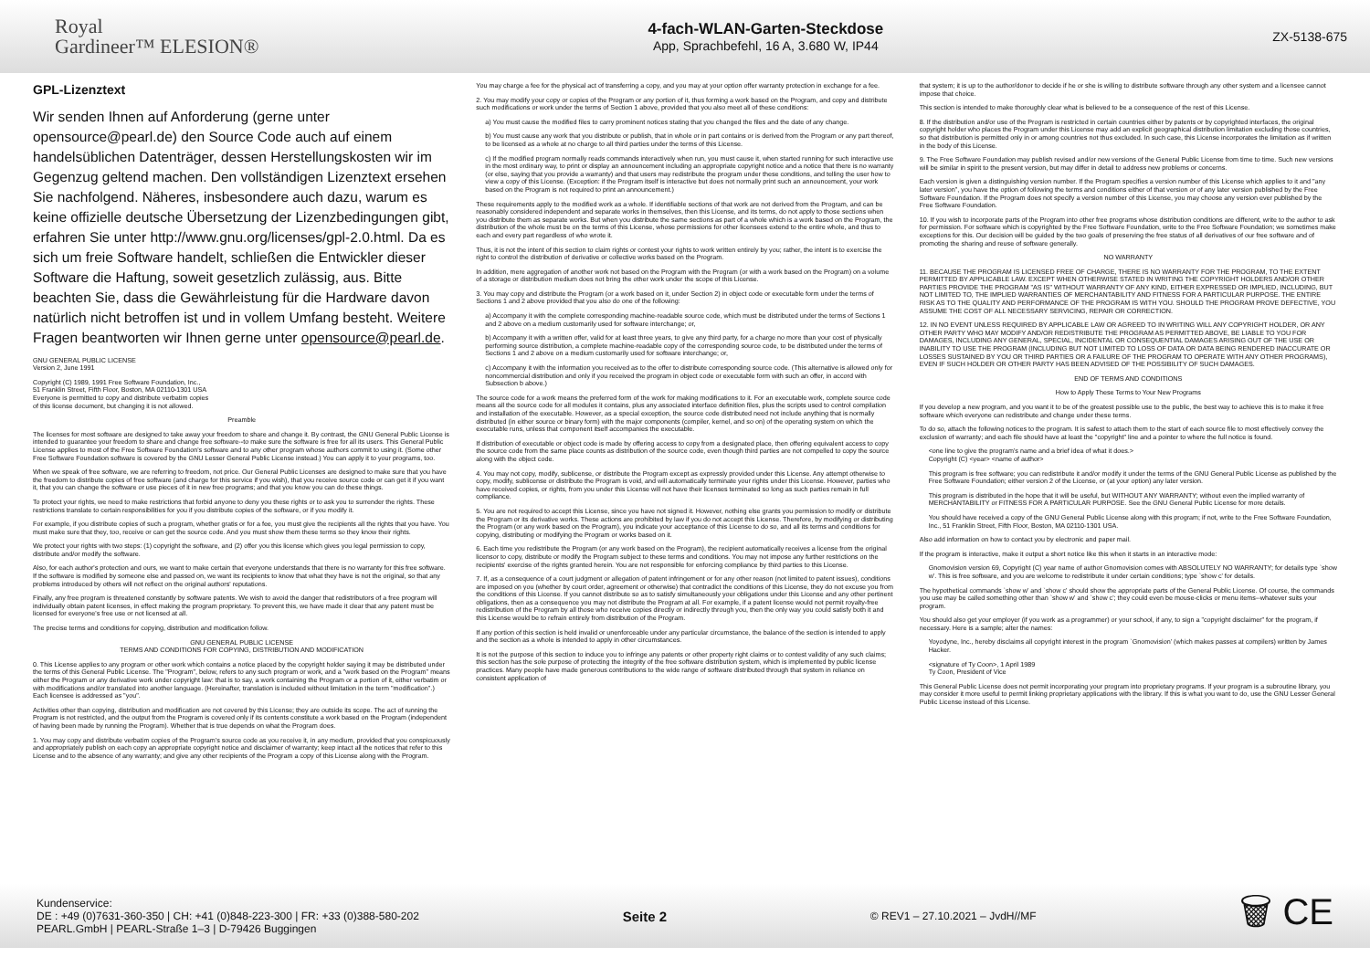Royal
Gardineer™ ELESION®
4-fach-WLAN-Garten-Steckdose
App, Sprachbefehl, 16 A, 3.680 W, IP44
ZX-5138-675
GPL-Lizenztext
Wir senden Ihnen auf Anforderung (gerne unter opensource@pearl.de) den Source Code auch auf einem handelsüblichen Datenträger, dessen Herstellungskosten wir im Gegenzug geltend machen. Den vollständigen Lizenztext ersehen Sie nachfolgend. Näheres, insbesondere auch dazu, warum es keine offizielle deutsche Übersetzung der Lizenzbedingungen gibt, erfahren Sie unter http://www.gnu.org/licenses/gpl-2.0.html. Da es sich um freie Software handelt, schließen die Entwickler dieser Software die Haftung, soweit gesetzlich zulässig, aus. Bitte beachten Sie, dass die Gewährleistung für die Hardware davon natürlich nicht betroffen ist und in vollem Umfang besteht. Weitere Fragen beantworten wir Ihnen gerne unter opensource@pearl.de.
GNU GENERAL PUBLIC LICENSE
Version 2, June 1991
Copyright (C) 1989, 1991 Free Software Foundation, Inc.,
51 Franklin Street, Fifth Floor, Boston, MA 02110-1301 USA
Everyone is permitted to copy and distribute verbatim copies
of this license document, but changing it is not allowed.
Preamble
The licenses for most software are designed to take away your freedom to share and change it. By contrast, the GNU General Public License is intended to guarantee your freedom to share and change free software--to make sure the software is free for all its users. This General Public License applies to most of the Free Software Foundation's software and to any other program whose authors commit to using it. (Some other Free Software Foundation software is covered by the GNU Lesser General Public License instead.) You can apply it to your programs, too.
When we speak of free software, we are referring to freedom, not price. Our General Public Licenses are designed to make sure that you have the freedom to distribute copies of free software (and charge for this service if you wish), that you receive source code or can get it if you want it, that you can change the software or use pieces of it in new free programs; and that you know you can do these things.
To protect your rights, we need to make restrictions that forbid anyone to deny you these rights or to ask you to surrender the rights. These restrictions translate to certain responsibilities for you if you distribute copies of the software, or if you modify it.
For example, if you distribute copies of such a program, whether gratis or for a fee, you must give the recipients all the rights that you have. You must make sure that they, too, receive or can get the source code. And you must show them these terms so they know their rights.
We protect your rights with two steps: (1) copyright the software, and (2) offer you this license which gives you legal permission to copy, distribute and/or modify the software.
Also, for each author's protection and ours, we want to make certain that everyone understands that there is no warranty for this free software. If the software is modified by someone else and passed on, we want its recipients to know that what they have is not the original, so that any problems introduced by others will not reflect on the original authors' reputations.
Finally, any free program is threatened constantly by software patents. We wish to avoid the danger that redistributors of a free program will individually obtain patent licenses, in effect making the program proprietary. To prevent this, we have made it clear that any patent must be licensed for everyone's free use or not licensed at all.
The precise terms and conditions for copying, distribution and modification follow.
GNU GENERAL PUBLIC LICENSE
TERMS AND CONDITIONS FOR COPYING, DISTRIBUTION AND MODIFICATION
0. This License applies to any program or other work which contains a notice placed by the copyright holder saying it may be distributed under the terms of this General Public License. The "Program", below, refers to any such program or work, and a "work based on the Program" means either the Program or any derivative work under copyright law: that is to say, a work containing the Program or a portion of it, either verbatim or with modifications and/or translated into another language. (Hereinafter, translation is included without limitation in the term "modification".) Each licensee is addressed as "you".
Activities other than copying, distribution and modification are not covered by this License; they are outside its scope. The act of running the Program is not restricted, and the output from the Program is covered only if its contents constitute a work based on the Program (independent of having been made by running the Program). Whether that is true depends on what the Program does.
1. You may copy and distribute verbatim copies of the Program's source code as you receive it, in any medium, provided that you conspicuously and appropriately publish on each copy an appropriate copyright notice and disclaimer of warranty; keep intact all the notices that refer to this License and to the absence of any warranty; and give any other recipients of the Program a copy of this License along with the Program.
You may charge a fee for the physical act of transferring a copy, and you may at your option offer warranty protection in exchange for a fee.
2. You may modify your copy or copies of the Program or any portion of it, thus forming a work based on the Program, and copy and distribute such modifications or work under the terms of Section 1 above, provided that you also meet all of these conditions:
a) You must cause the modified files to carry prominent notices stating that you changed the files and the date of any change.
b) You must cause any work that you distribute or publish, that in whole or in part contains or is derived from the Program or any part thereof, to be licensed as a whole at no charge to all third parties under the terms of this License.
c) If the modified program normally reads commands interactively when run, you must cause it, when started running for such interactive use in the most ordinary way, to print or display an announcement including an appropriate copyright notice and a notice that there is no warranty (or else, saying that you provide a warranty) and that users may redistribute the program under these conditions, and telling the user how to view a copy of this License. (Exception: if the Program itself is interactive but does not normally print such an announcement, your work based on the Program is not required to print an announcement.)
These requirements apply to the modified work as a whole. If identifiable sections of that work are not derived from the Program, and can be reasonably considered independent and separate works in themselves, then this License, and its terms, do not apply to those sections when you distribute them as separate works. But when you distribute the same sections as part of a whole which is a work based on the Program, the distribution of the whole must be on the terms of this License, whose permissions for other licensees extend to the entire whole, and thus to each and every part regardless of who wrote it.
Thus, it is not the intent of this section to claim rights or contest your rights to work written entirely by you; rather, the intent is to exercise the right to control the distribution of derivative or collective works based on the Program.
In addition, mere aggregation of another work not based on the Program with the Program (or with a work based on the Program) on a volume of a storage or distribution medium does not bring the other work under the scope of this License.
3. You may copy and distribute the Program (or a work based on it, under Section 2) in object code or executable form under the terms of Sections 1 and 2 above provided that you also do one of the following:
a) Accompany it with the complete corresponding machine-readable source code, which must be distributed under the terms of Sections 1 and 2 above on a medium customarily used for software interchange; or,
b) Accompany it with a written offer, valid for at least three years, to give any third party, for a charge no more than your cost of physically performing source distribution, a complete machine-readable copy of the corresponding source code, to be distributed under the terms of Sections 1 and 2 above on a medium customarily used for software interchange; or,
c) Accompany it with the information you received as to the offer to distribute corresponding source code. (This alternative is allowed only for noncommercial distribution and only if you received the program in object code or executable form with such an offer, in accord with Subsection b above.)
The source code for a work means the preferred form of the work for making modifications to it. For an executable work, complete source code means all the source code for all modules it contains, plus any associated interface definition files, plus the scripts used to control compilation and installation of the executable. However, as a special exception, the source code distributed need not include anything that is normally distributed (in either source or binary form) with the major components (compiler, kernel, and so on) of the operating system on which the executable runs, unless that component itself accompanies the executable.
If distribution of executable or object code is made by offering access to copy from a designated place, then offering equivalent access to copy the source code from the same place counts as distribution of the source code, even though third parties are not compelled to copy the source along with the object code.
4. You may not copy, modify, sublicense, or distribute the Program except as expressly provided under this License. Any attempt otherwise to copy, modify, sublicense or distribute the Program is void, and will automatically terminate your rights under this License. However, parties who have received copies, or rights, from you under this License will not have their licenses terminated so long as such parties remain in full compliance.
5. You are not required to accept this License, since you have not signed it. However, nothing else grants you permission to modify or distribute the Program or its derivative works. These actions are prohibited by law if you do not accept this License. Therefore, by modifying or distributing the Program (or any work based on the Program), you indicate your acceptance of this License to do so, and all its terms and conditions for copying, distributing or modifying the Program or works based on it.
6. Each time you redistribute the Program (or any work based on the Program), the recipient automatically receives a license from the original licensor to copy, distribute or modify the Program subject to these terms and conditions. You may not impose any further restrictions on the recipients' exercise of the rights granted herein. You are not responsible for enforcing compliance by third parties to this License.
7. If, as a consequence of a court judgment or allegation of patent infringement or for any other reason (not limited to patent issues), conditions are imposed on you (whether by court order, agreement or otherwise) that contradict the conditions of this License, they do not excuse you from the conditions of this License. If you cannot distribute so as to satisfy simultaneously your obligations under this License and any other pertinent obligations, then as a consequence you may not distribute the Program at all. For example, if a patent license would not permit royalty-free redistribution of the Program by all those who receive copies directly or indirectly through you, then the only way you could satisfy both it and this License would be to refrain entirely from distribution of the Program.
If any portion of this section is held invalid or unenforceable under any particular circumstance, the balance of the section is intended to apply and the section as a whole is intended to apply in other circumstances.
It is not the purpose of this section to induce you to infringe any patents or other property right claims or to contest validity of any such claims; this section has the sole purpose of protecting the integrity of the free software distribution system, which is implemented by public license practices. Many people have made generous contributions to the wide range of software distributed through that system in reliance on consistent application of
that system; it is up to the author/donor to decide if he or she is willing to distribute software through any other system and a licensee cannot impose that choice.
This section is intended to make thoroughly clear what is believed to be a consequence of the rest of this License.
8. If the distribution and/or use of the Program is restricted in certain countries either by patents or by copyrighted interfaces, the original copyright holder who places the Program under this License may add an explicit geographical distribution limitation excluding those countries, so that distribution is permitted only in or among countries not thus excluded. In such case, this License incorporates the limitation as if written in the body of this License.
9. The Free Software Foundation may publish revised and/or new versions of the General Public License from time to time. Such new versions will be similar in spirit to the present version, but may differ in detail to address new problems or concerns.
Each version is given a distinguishing version number. If the Program specifies a version number of this License which applies to it and "any later version", you have the option of following the terms and conditions either of that version or of any later version published by the Free Software Foundation. If the Program does not specify a version number of this License, you may choose any version ever published by the Free Software Foundation.
10. If you wish to incorporate parts of the Program into other free programs whose distribution conditions are different, write to the author to ask for permission. For software which is copyrighted by the Free Software Foundation, write to the Free Software Foundation; we sometimes make exceptions for this. Our decision will be guided by the two goals of preserving the free status of all derivatives of our free software and of promoting the sharing and reuse of software generally.
NO WARRANTY
11. BECAUSE THE PROGRAM IS LICENSED FREE OF CHARGE, THERE IS NO WARRANTY FOR THE PROGRAM, TO THE EXTENT PERMITTED BY APPLICABLE LAW. EXCEPT WHEN OTHERWISE STATED IN WRITING THE COPYRIGHT HOLDERS AND/OR OTHER PARTIES PROVIDE THE PROGRAM "AS IS" WITHOUT WARRANTY OF ANY KIND, EITHER EXPRESSED OR IMPLIED, INCLUDING, BUT NOT LIMITED TO, THE IMPLIED WARRANTIES OF MERCHANTABILITY AND FITNESS FOR A PARTICULAR PURPOSE. THE ENTIRE RISK AS TO THE QUALITY AND PERFORMANCE OF THE PROGRAM IS WITH YOU. SHOULD THE PROGRAM PROVE DEFECTIVE, YOU ASSUME THE COST OF ALL NECESSARY SERVICING, REPAIR OR CORRECTION.
12. IN NO EVENT UNLESS REQUIRED BY APPLICABLE LAW OR AGREED TO IN WRITING WILL ANY COPYRIGHT HOLDER, OR ANY OTHER PARTY WHO MAY MODIFY AND/OR REDISTRIBUTE THE PROGRAM AS PERMITTED ABOVE, BE LIABLE TO YOU FOR DAMAGES, INCLUDING ANY GENERAL, SPECIAL, INCIDENTAL OR CONSEQUENTIAL DAMAGES ARISING OUT OF THE USE OR INABILITY TO USE THE PROGRAM (INCLUDING BUT NOT LIMITED TO LOSS OF DATA OR DATA BEING RENDERED INACCURATE OR LOSSES SUSTAINED BY YOU OR THIRD PARTIES OR A FAILURE OF THE PROGRAM TO OPERATE WITH ANY OTHER PROGRAMS), EVEN IF SUCH HOLDER OR OTHER PARTY HAS BEEN ADVISED OF THE POSSIBILITY OF SUCH DAMAGES.
END OF TERMS AND CONDITIONS
How to Apply These Terms to Your New Programs
If you develop a new program, and you want it to be of the greatest possible use to the public, the best way to achieve this is to make it free software which everyone can redistribute and change under these terms.
To do so, attach the following notices to the program. It is safest to attach them to the start of each source file to most effectively convey the exclusion of warranty; and each file should have at least the "copyright" line and a pointer to where the full notice is found.
<one line to give the program's name and a brief idea of what it does.>
Copyright (C) <year> <name of author>
This program is free software; you can redistribute it and/or modify it under the terms of the GNU General Public License as published by the Free Software Foundation; either version 2 of the License, or (at your option) any later version.
This program is distributed in the hope that it will be useful, but WITHOUT ANY WARRANTY; without even the implied warranty of MERCHANTABILITY or FITNESS FOR A PARTICULAR PURPOSE. See the GNU General Public License for more details.
You should have received a copy of the GNU General Public License along with this program; if not, write to the Free Software Foundation, Inc., 51 Franklin Street, Fifth Floor, Boston, MA 02110-1301 USA.
Also add information on how to contact you by electronic and paper mail.
If the program is interactive, make it output a short notice like this when it starts in an interactive mode:
Gnomovision version 69, Copyright (C) year name of author Gnomovision comes with ABSOLUTELY NO WARRANTY; for details type `show w'. This is free software, and you are welcome to redistribute it under certain conditions; type `show c' for details.
The hypothetical commands `show w' and `show c' should show the appropriate parts of the General Public License. Of course, the commands you use may be called something other than `show w' and `show c'; they could even be mouse-clicks or menu items--whatever suits your program.
You should also get your employer (if you work as a programmer) or your school, if any, to sign a "copyright disclaimer" for the program, if necessary. Here is a sample; alter the names:
Yoyodyne, Inc., hereby disclaims all copyright interest in the program `Gnomovision' (which makes passes at compilers) written by James Hacker.
<signature of Ty Coon>, 1 April 1989
Ty Coon, President of Vice
This General Public License does not permit incorporating your program into proprietary programs. If your program is a subroutine library, you may consider it more useful to permit linking proprietary applications with the library. If this is what you want to do, use the GNU Lesser General Public License instead of this License.
Kundenservice:
DE : +49 (0)7631-360-350 | CH: +41 (0)848-223-300 | FR: +33 (0)388-580-202
PEARL.GmbH | PEARL-Straße 1–3 | D-79426 Buggingen
Seite 2
© REV1 – 27.10.2021 – JvdH//MF
🗑 CE